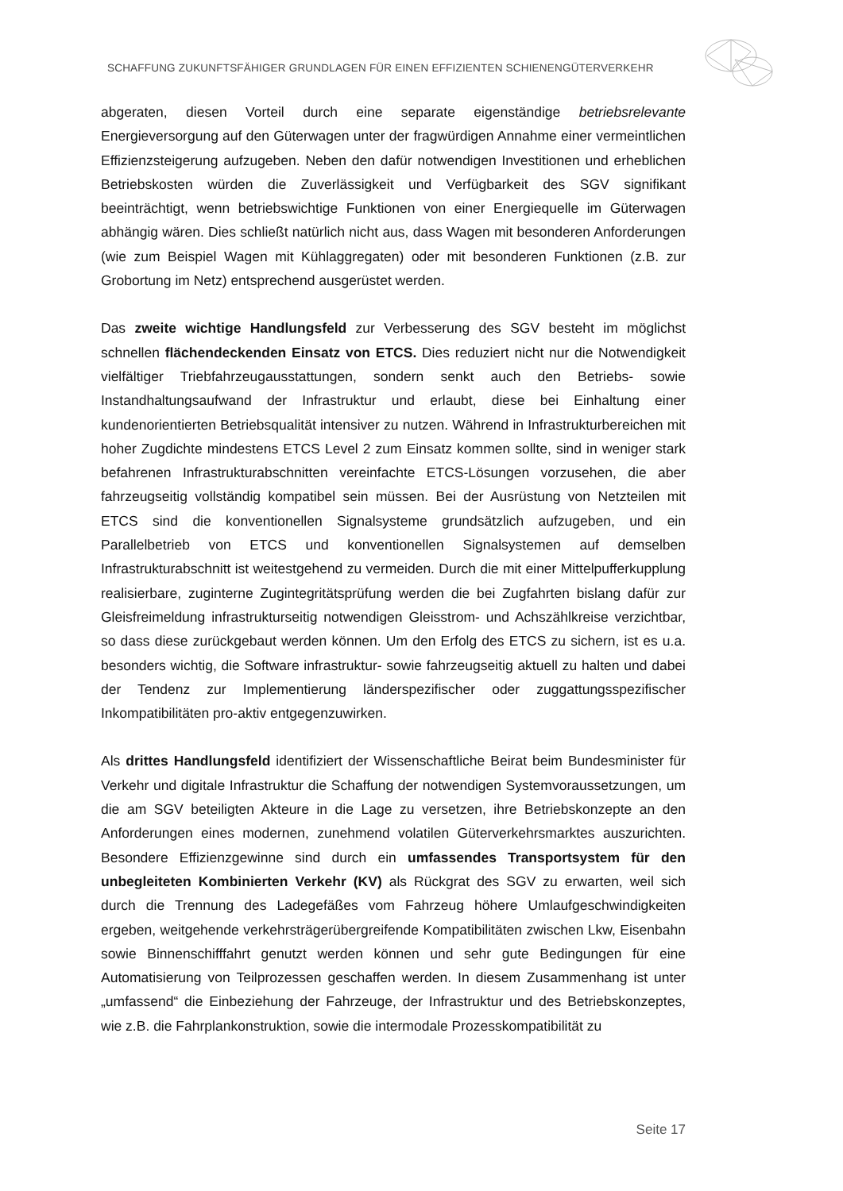SCHAFFUNG ZUKUNFTSFÄHIGER GRUNDLAGEN FÜR EINEN EFFIZIENTEN SCHIENENGÜTERVERKEHR
abgeraten, diesen Vorteil durch eine separate eigenständige betriebsrelevante Energieversorgung auf den Güterwagen unter der fragwürdigen Annahme einer vermeintlichen Effizienzsteigerung aufzugeben. Neben den dafür notwendigen Investitionen und erheblichen Betriebskosten würden die Zuverlässigkeit und Verfügbarkeit des SGV signifikant beeinträchtigt, wenn betriebswichtige Funktionen von einer Energiequelle im Güterwagen abhängig wären. Dies schließt natürlich nicht aus, dass Wagen mit besonderen Anforderungen (wie zum Beispiel Wagen mit Kühlaggregaten) oder mit besonderen Funktionen (z.B. zur Grobortung im Netz) entsprechend ausgerüstet werden.
Das zweite wichtige Handlungsfeld zur Verbesserung des SGV besteht im möglichst schnellen flächendeckenden Einsatz von ETCS. Dies reduziert nicht nur die Notwendigkeit vielfältiger Triebfahrzeugausstattungen, sondern senkt auch den Betriebs- sowie Instandhaltungsaufwand der Infrastruktur und erlaubt, diese bei Einhaltung einer kundenorientierten Betriebsqualität intensiver zu nutzen. Während in Infrastrukturbereichen mit hoher Zugdichte mindestens ETCS Level 2 zum Einsatz kommen sollte, sind in weniger stark befahrenen Infrastrukturabschnitten vereinfachte ETCS-Lösungen vorzusehen, die aber fahrzeugseitig vollständig kompatibel sein müssen. Bei der Ausrüstung von Netzteilen mit ETCS sind die konventionellen Signalsysteme grundsätzlich aufzugeben, und ein Parallelbetrieb von ETCS und konventionellen Signalsystemen auf demselben Infrastrukturabschnitt ist weitestgehend zu vermeiden. Durch die mit einer Mittelpufferkupplung realisierbare, zuginterne Zugintegritätsprüfung werden die bei Zugfahrten bislang dafür zur Gleisfreimeldung infrastrukturseitig notwendigen Gleisstrom- und Achszählkreise verzichtbar, so dass diese zurückgebaut werden können. Um den Erfolg des ETCS zu sichern, ist es u.a. besonders wichtig, die Software infrastruktur- sowie fahrzeugseitig aktuell zu halten und dabei der Tendenz zur Implementierung länderspezifischer oder zuggattungsspezifischer Inkompatibilitäten pro-aktiv entgegenzuwirken.
Als drittes Handlungsfeld identifiziert der Wissenschaftliche Beirat beim Bundesminister für Verkehr und digitale Infrastruktur die Schaffung der notwendigen Systemvoraussetzungen, um die am SGV beteiligten Akteure in die Lage zu versetzen, ihre Betriebskonzepte an den Anforderungen eines modernen, zunehmend volatilen Güterverkehrsmarktes auszurichten. Besondere Effizienzgewinne sind durch ein umfassendes Transportsystem für den unbegleiteten Kombinierten Verkehr (KV) als Rückgrat des SGV zu erwarten, weil sich durch die Trennung des Ladegefäßes vom Fahrzeug höhere Umlaufgeschwindigkeiten ergeben, weitgehende verkehrsträgerübergreifende Kompatibilitäten zwischen Lkw, Eisenbahn sowie Binnenschifffahrt genutzt werden können und sehr gute Bedingungen für eine Automatisierung von Teilprozessen geschaffen werden. In diesem Zusammenhang ist unter „umfassend“ die Einbeziehung der Fahrzeuge, der Infrastruktur und des Betriebskonzeptes, wie z.B. die Fahrplankonstruktion, sowie die intermodale Prozesskompatibilität zu
Seite 17